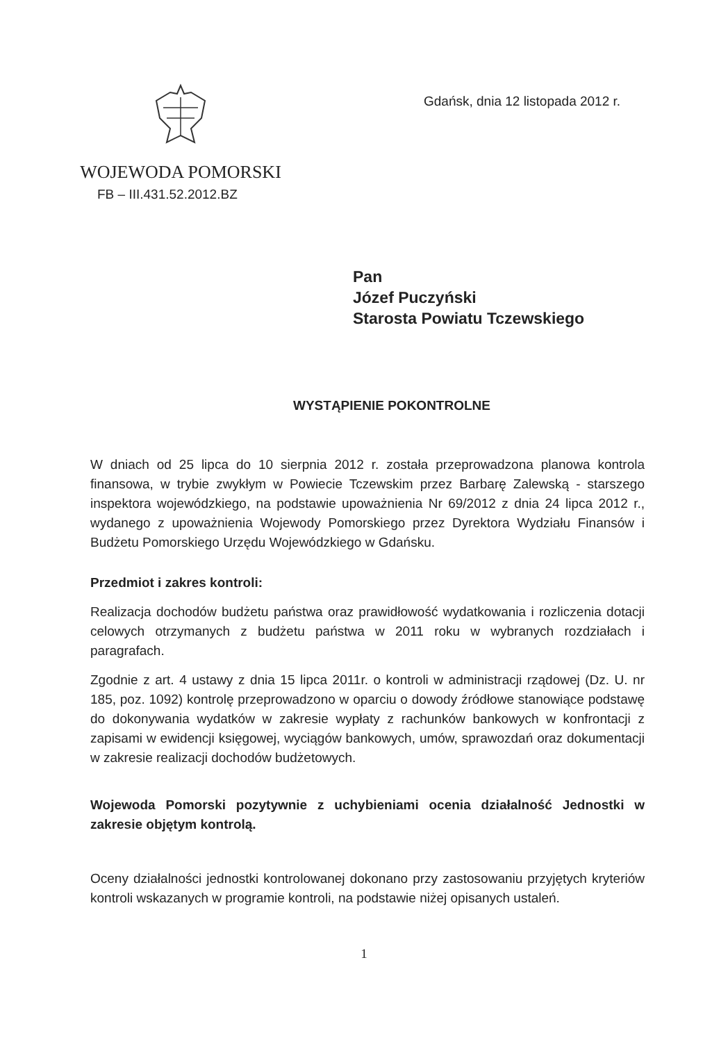WOJEWODA POMORSKI
FB – III.431.52.2012.BZ
Gdańsk, dnia 12 listopada 2012 r.
Pan
Józef Puczyński
Starosta Powiatu Tczewskiego
WYSTĄPIENIE POKONTROLNE
W dniach od 25 lipca do 10 sierpnia 2012 r. została przeprowadzona planowa kontrola finansowa, w trybie zwykłym w Powiecie Tczewskim przez Barbarę Zalewską - starszego inspektora wojewódzkiego, na podstawie upoważnienia Nr 69/2012 z dnia 24 lipca 2012 r., wydanego z upoważnienia Wojewody Pomorskiego przez Dyrektora Wydziału Finansów i Budżetu Pomorskiego Urzędu Wojewódzkiego w Gdańsku.
Przedmiot i zakres kontroli:
Realizacja dochodów budżetu państwa oraz prawidłowość wydatkowania i rozliczenia dotacji celowych otrzymanych z budżetu państwa w 2011 roku w wybranych rozdziałach i paragrafach.
Zgodnie z art. 4 ustawy z dnia 15 lipca 2011r. o kontroli w administracji rządowej (Dz. U. nr 185, poz. 1092) kontrolę przeprowadzono w oparciu o dowody źródłowe stanowiące podstawę do dokonywania wydatków w zakresie wypłaty z rachunków bankowych w konfrontacji z zapisami w ewidencji księgowej, wyciągów bankowych, umów, sprawozdań oraz dokumentacji w zakresie realizacji dochodów budżetowych.
Wojewoda Pomorski pozytywnie z uchybieniami ocenia działalność Jednostki w zakresie objętym kontrolą.
Oceny działalności jednostki kontrolowanej dokonano przy zastosowaniu przyjętych kryteriów kontroli wskazanych w programie kontroli, na podstawie niżej opisanych ustaleń.
1